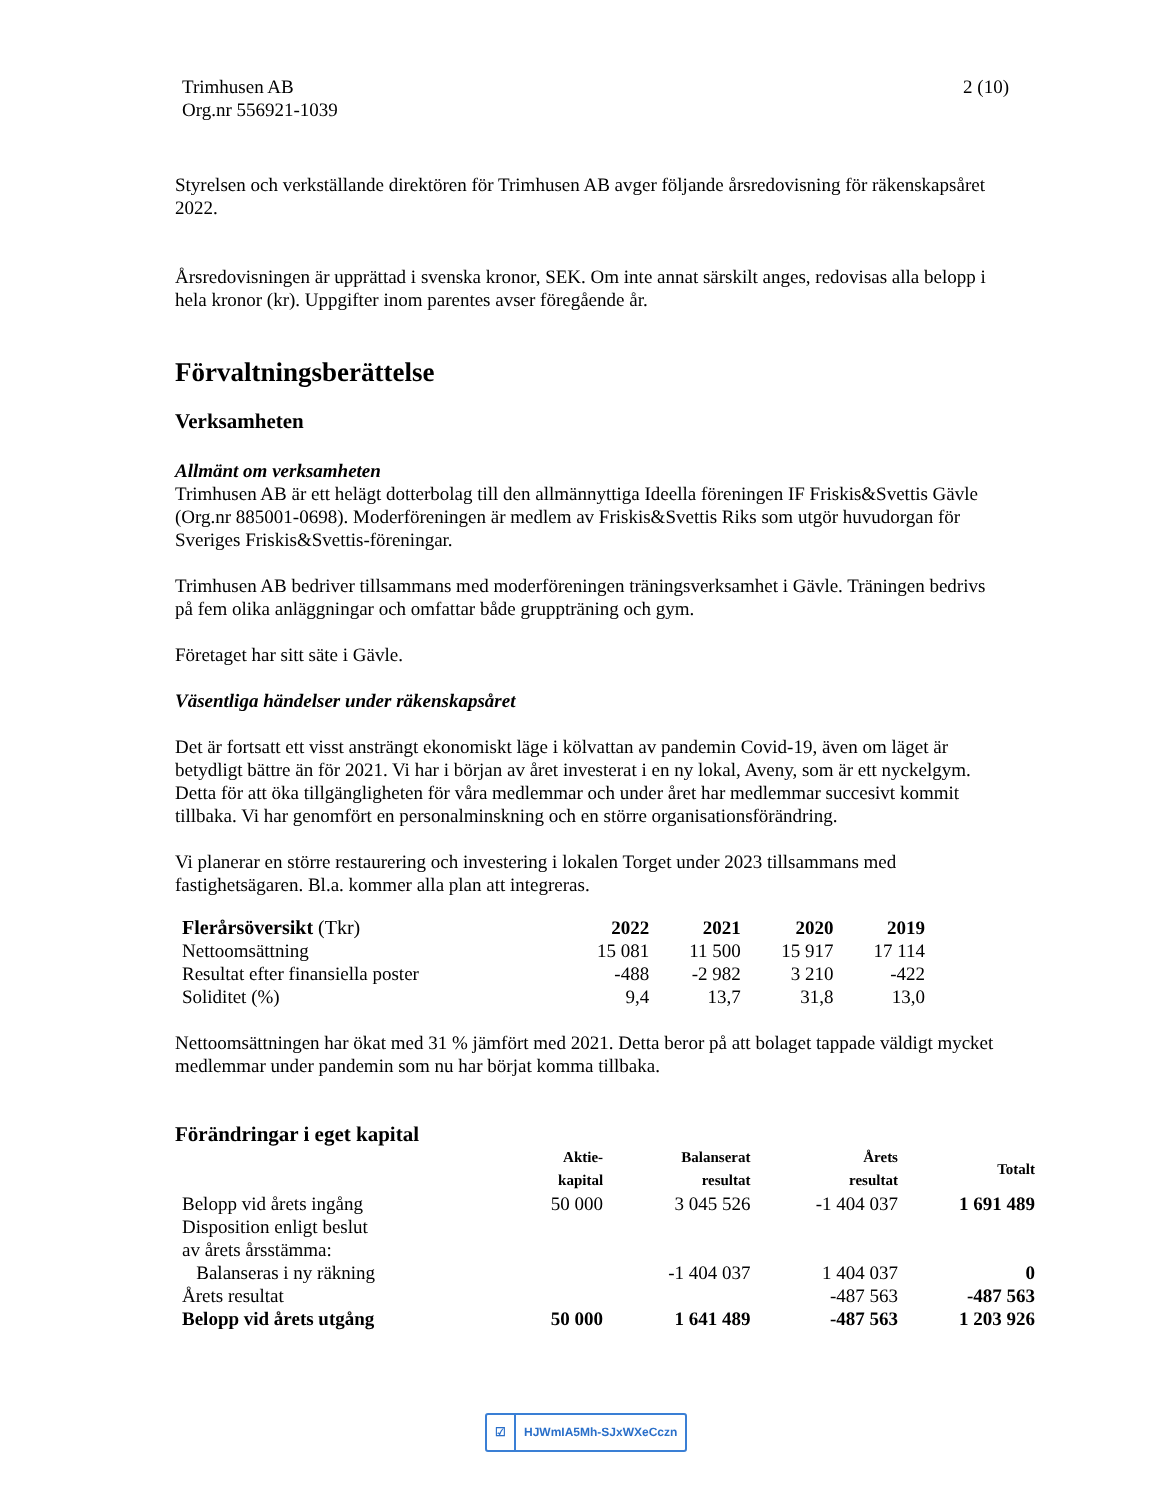Trimhusen AB
Org.nr 556921-1039
2 (10)
Styrelsen och verkställande direktören för Trimhusen AB avger följande årsredovisning för räkenskapsåret 2022.
Årsredovisningen är upprättad i svenska kronor, SEK. Om inte annat särskilt anges, redovisas alla belopp i hela kronor (kr). Uppgifter inom parentes avser föregående år.
Förvaltningsberättelse
Verksamheten
Allmänt om verksamheten
Trimhusen AB är ett helägt dotterbolag till den allmännyttiga Ideella föreningen IF Friskis&Svettis Gävle (Org.nr 885001-0698). Moderföreningen är medlem av Friskis&Svettis Riks som utgör huvudorgan för Sveriges Friskis&Svettis-föreningar.
Trimhusen AB bedriver tillsammans med moderföreningen träningsverksamhet i Gävle. Träningen bedrivs på fem olika anläggningar och omfattar både gruppträning och gym.
Företaget har sitt säte i Gävle.
Väsentliga händelser under räkenskapsåret
Det är fortsatt ett visst ansträngt ekonomiskt läge i kölvattan av pandemin Covid-19, även om läget är betydligt bättre än för 2021. Vi har i början av året investerat i en ny lokal, Aveny, som är ett nyckelgym. Detta för att öka tillgängligheten för våra medlemmar och under året har medlemmar succesivt kommit tillbaka. Vi har genomfört en personalminskning och en större organisationsförändring.
Vi planerar en större restaurering och investering i lokalen Torget under 2023 tillsammans med fastighetsägaren. Bl.a. kommer alla plan att integreras.
| Flerårsöversikt (Tkr) | 2022 | 2021 | 2020 | 2019 |
| --- | --- | --- | --- | --- |
| Nettoomsättning | 15 081 | 11 500 | 15 917 | 17 114 |
| Resultat efter finansiella poster | -488 | -2 982 | 3 210 | -422 |
| Soliditet (%) | 9,4 | 13,7 | 31,8 | 13,0 |
Nettoomsättningen har ökat med 31 % jämfört med 2021. Detta beror på att bolaget tappade väldigt mycket medlemmar under pandemin som nu har börjat komma tillbaka.
Förändringar i eget kapital
| | Aktie- kapital | Balanserat resultat | Årets resultat | Totalt |
| --- | --- | --- | --- | --- |
| Belopp vid årets ingång | 50 000 | 3 045 526 | -1 404 037 | 1 691 489 |
| Disposition enligt beslut av årets årsstämma: | | | | |
| Balanseras i ny räkning | | -1 404 037 | 1 404 037 | 0 |
| Årets resultat | | | -487 563 | -487 563 |
| Belopp vid årets utgång | 50 000 | 1 641 489 | -487 563 | 1 203 926 |
☑ HJWmIA5Mh-SJxWXeCczn